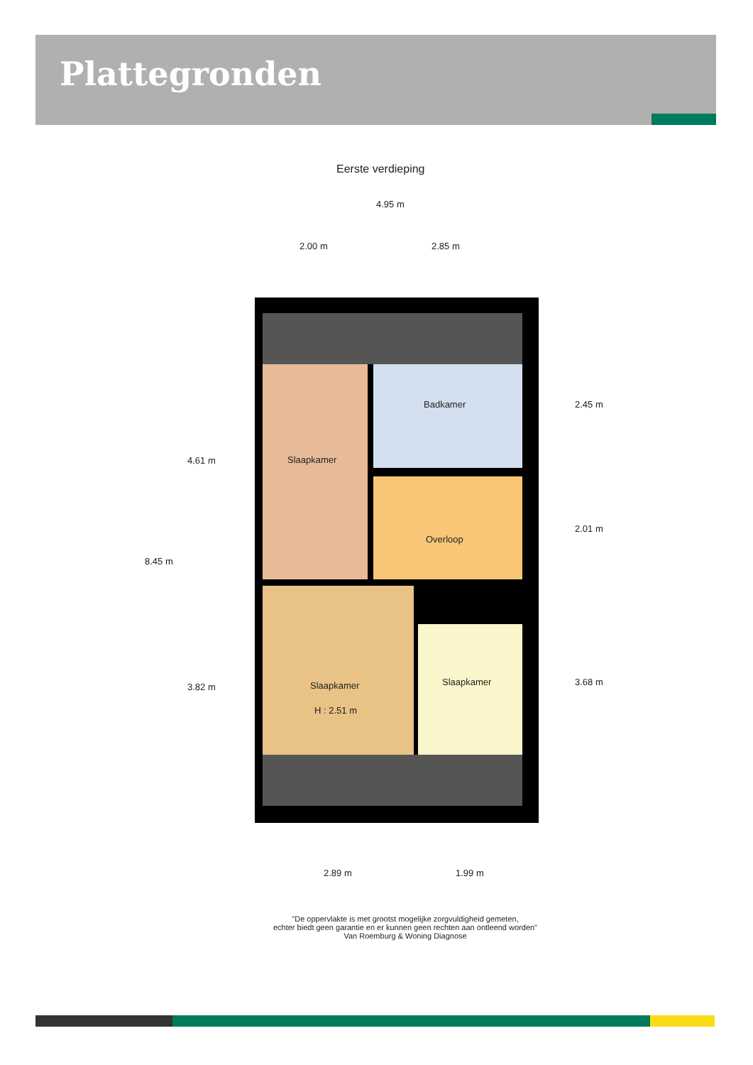Plattegronden
Eerste verdieping
4.95 m
2.00 m 2.85 m
Slaapkamer
Badkamer
Overloop
Slaapkamer
H : 2.51 m
Slaapkamer
4.61 m
8.45 m
3.82 m
2.45 m
2.01 m
3.68 m
2.89 m 1.99 m
"De oppervlakte is met grootst mogelijke zorgvuldigheid gemeten,
echter biedt geen garantie en er kunnen geen rechten aan ontleend worden"
Van Roemburg & Woning Diagnose